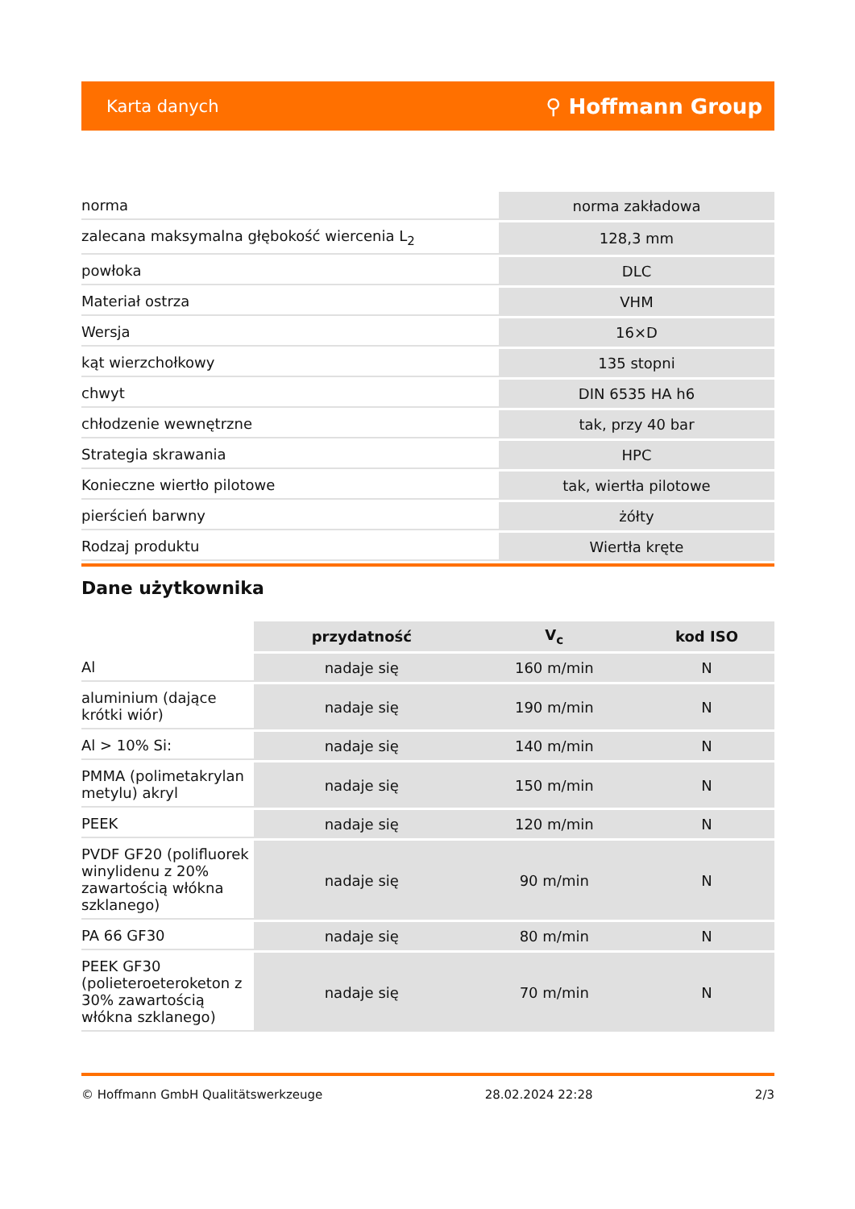Karta danych ⚲ Hoffmann Group
| norma | norma zakładowa |
| zalecana maksymalna głębokość wiercenia L<sub>2</sub> | 128,3 mm |
| powłoka | DLC |
| Materiał ostrza | VHM |
| Wersja | 16×D |
| kąt wierzchołkowy | 135 stopni |
| chwyt | DIN 6535 HA h6 |
| chłodzenie wewnętrzne | tak, przy 40 bar |
| Strategia skrawania | HPC |
| Konieczne wiertło pilotowe | tak, wiertła pilotowe |
| pierścień barwny | żółty |
| Rodzaj produktu | Wiertła kręte |
Dane użytkownika
| | przydatność | V<sub>c</sub> | kod ISO |
| --- | --- | --- | --- |
| Al | nadaje się | 160 m/min | N |
| aluminium (dające krótki wiór) | nadaje się | 190 m/min | N |
| Al > 10% Si: | nadaje się | 140 m/min | N |
| PMMA (polimetakrylan metylu) akryl | nadaje się | 150 m/min | N |
| PEEK | nadaje się | 120 m/min | N |
| PVDF GF20 (polifluorek winylidenu z 20% zawartością włókna szklanego) | nadaje się | 90 m/min | N |
| PA 66 GF30 | nadaje się | 80 m/min | N |
| PEEK GF30 (polieteroeteroketon z 30% zawartością włókna szklanego) | nadaje się | 70 m/min | N |
© Hoffmann GmbH Qualitätswerkzeuge 28.02.2024 22:28 2/3